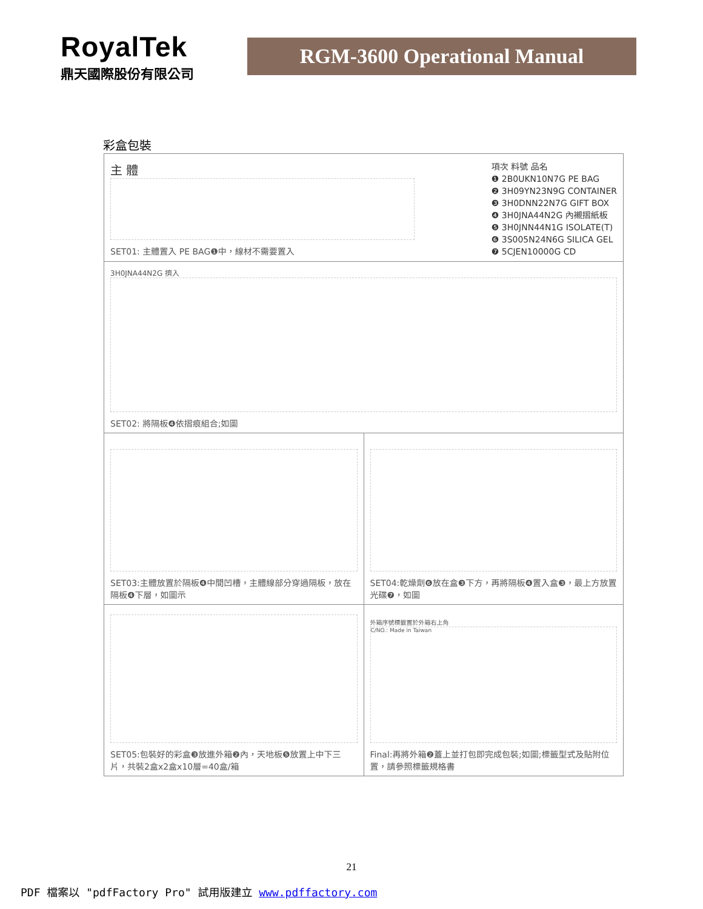RoyalTek
鼎天國際股份有限公司
RGM-3600 Operational Manual
彩盒包裝
| 主 體 SET01: 主體置入 PE BAG❶中，線材不需要置入 項次 料號 品名 ❶ 2B0UKN10N7G PE BAG ❷ 3H09YN23N9G CONTAINER ❸ 3H0DNN22N7G GIFT BOX ❹ 3H0JNA44N2G 內襯摺紙板 ❺ 3H0JNN44N1G ISOLATE(T) ❻ 3S005N24N6G SILICA GEL ❼ 5CJEN10000G CD | |
| 3H0JNA44N2G 擠入 SET02: 將隔板❹依摺痕組合;如圖 | |
| SET03:主體放置於隔板❹中間凹槽，主體線部分穿過隔板，放在隔板❹下層，如圖示 | SET04:乾燥劑❻放在盒❸下方，再將隔板❹置入盒❸，最上方放置光碟❼，如圖 |
| SET05:包裝好的彩盒❸放進外箱❷內，天地板❺放置上中下三片，共裝2盒x2盒x10層=40盒/箱 | 外箱序號標籤置於外箱右上角 C/NO.: Made in Taiwan Final:再將外箱❷蓋上並打包即完成包裝;如圖;標籤型式及貼附位置，請參照標籤規格書 |
21
PDF 檔案以 "pdfFactory Pro" 試用版建立 www.pdffactory.com